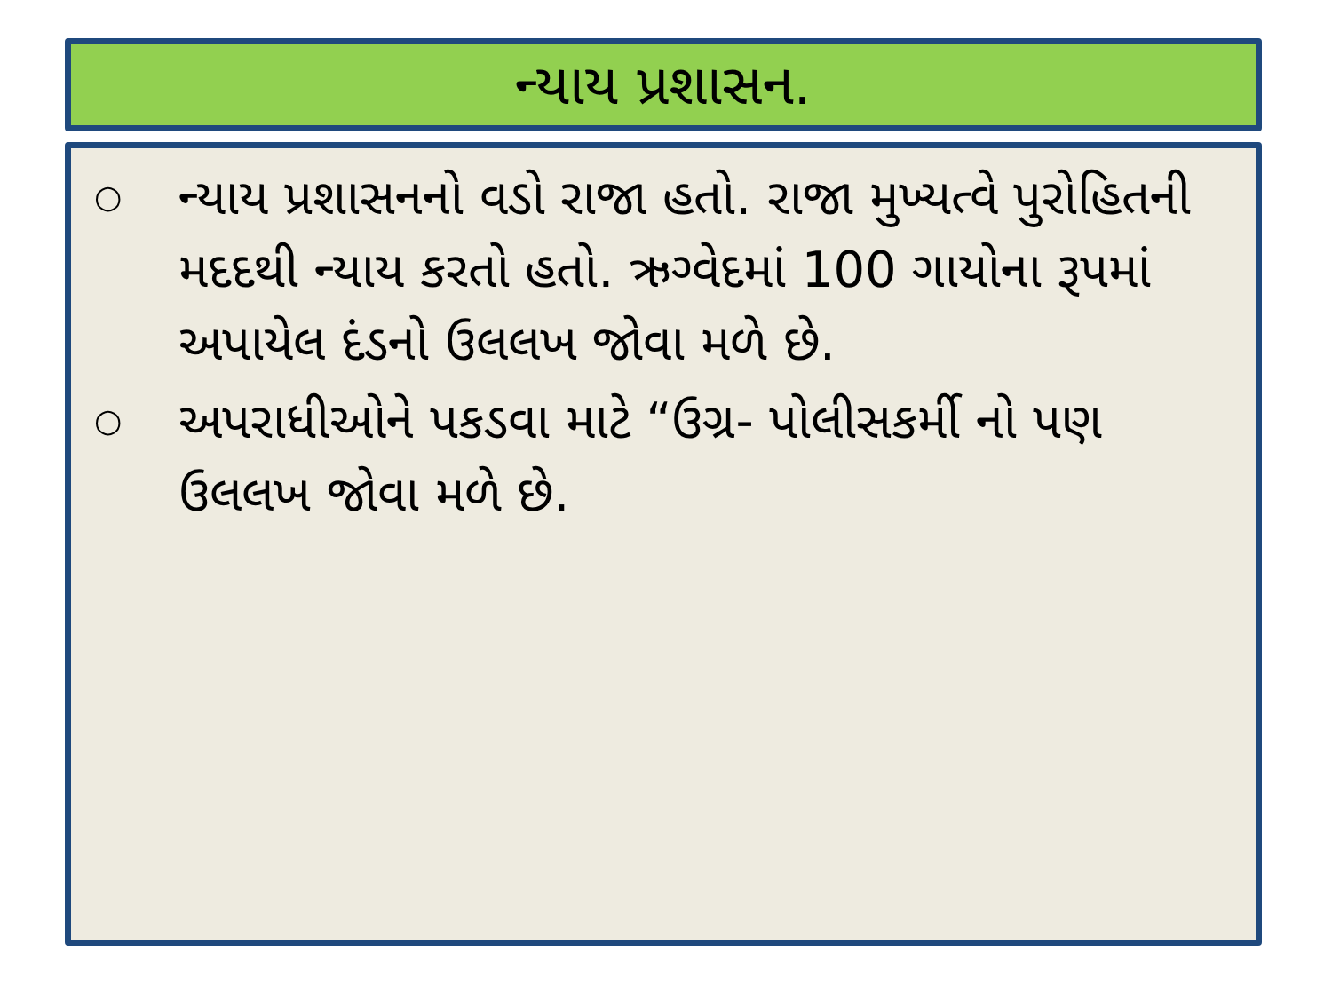ન્યાય પ્રશાસન.
○ ન્યાય પ્રશાસનનો વડો રાજા હતો. રાજા મુખ્યત્વે પુરોહિતની મદદથી ન્યાય કરતો હતો. ઋગ્વેદમાં 100 ગાયોના રૂપમાં અપાયેલ દંડનો ઉલલખ જોવા મળે છે.
○ અપરાધીઓને પકડવા માટે “ઉગ્ર- પોલીસકર્મી નો પણ ઉલલખ જોવા મળે છે.